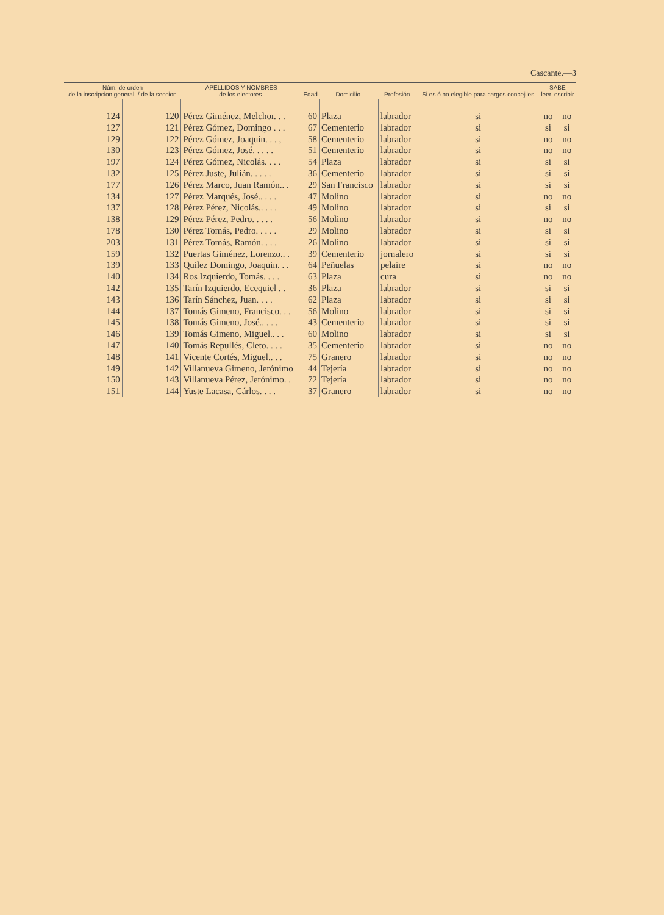Cascante.—3
| Núm. de orden de la inscripcion general. / de la seccion | | APELLIDOS Y NOMBRES de los electores. | Edad | Domicilio. | Profesión. | Si es ó no elegible para cargos concejiles | SABE leer. escribir | |
| --- | --- | --- | --- | --- | --- | --- | --- | --- |
| 124 | 120 | Pérez Giménez, Melchor. . . | 60 | Plaza | labrador | si | no | no |
| 127 | 121 | Pérez Gómez, Domingo . . . | 67 | Cementerio | labrador | si | si | si |
| 129 | 122 | Pérez Gómez, Joaquin. . . , | 58 | Cementerio | labrador | si | no | no |
| 130 | 123 | Pérez Gómez, José. . . . . | 51 | Cementerio | labrador | si | no | no |
| 197 | 124 | Pérez Gómez, Nicolás. . . . | 54 | Plaza | labrador | si | si | si |
| 132 | 125 | Pérez Juste, Julián. . . . . | 36 | Cementerio | labrador | si | si | si |
| 177 | 126 | Pérez Marco, Juan Ramón.. . | 29 | San Francisco | labrador | si | si | si |
| 134 | 127 | Pérez Marqués, José.. . . . | 47 | Molino | labrador | si | no | no |
| 137 | 128 | Pérez Pérez, Nicolás.. . . . | 49 | Molino | labrador | si | si | si |
| 138 | 129 | Pérez Pérez, Pedro. . . . . | 56 | Molino | labrador | si | no | no |
| 178 | 130 | Pérez Tomás, Pedro. . . . . | 29 | Molino | labrador | si | si | si |
| 203 | 131 | Pérez Tomás, Ramón. . . . | 26 | Molino | labrador | si | si | si |
| 159 | 132 | Puertas Giménez, Lorenzo.. . | 39 | Cementerio | jornalero | si | si | si |
| 139 | 133 | Quilez Domingo, Joaquin. . . | 64 | Peñuelas | pelaire | si | no | no |
| 140 | 134 | Ros Izquierdo, Tomás. . . . | 63 | Plaza | cura | si | no | no |
| 142 | 135 | Tarín Izquierdo, Ecequiel . . | 36 | Plaza | labrador | si | si | si |
| 143 | 136 | Tarín Sánchez, Juan. . . . | 62 | Plaza | labrador | si | si | si |
| 144 | 137 | Tomás Gimeno, Francisco. . . | 56 | Molino | labrador | si | si | si |
| 145 | 138 | Tomás Gimeno, José.. . . . | 43 | Cementerio | labrador | si | si | si |
| 146 | 139 | Tomás Gimeno, Miguel.. . . | 60 | Molino | labrador | si | si | si |
| 147 | 140 | Tomás Repullés, Cleto. . . . | 35 | Cementerio | labrador | si | no | no |
| 148 | 141 | Vicente Cortés, Miguel.. . . | 75 | Granero | labrador | si | no | no |
| 149 | 142 | Villanueva Gimeno, Jerónimo | 44 | Tejería | labrador | si | no | no |
| 150 | 143 | Villanueva Pérez, Jerónimo. . | 72 | Tejería | labrador | si | no | no |
| 151 | 144 | Yuste Lacasa, Cárlos. . . . | 37 | Granero | labrador | si | no | no |